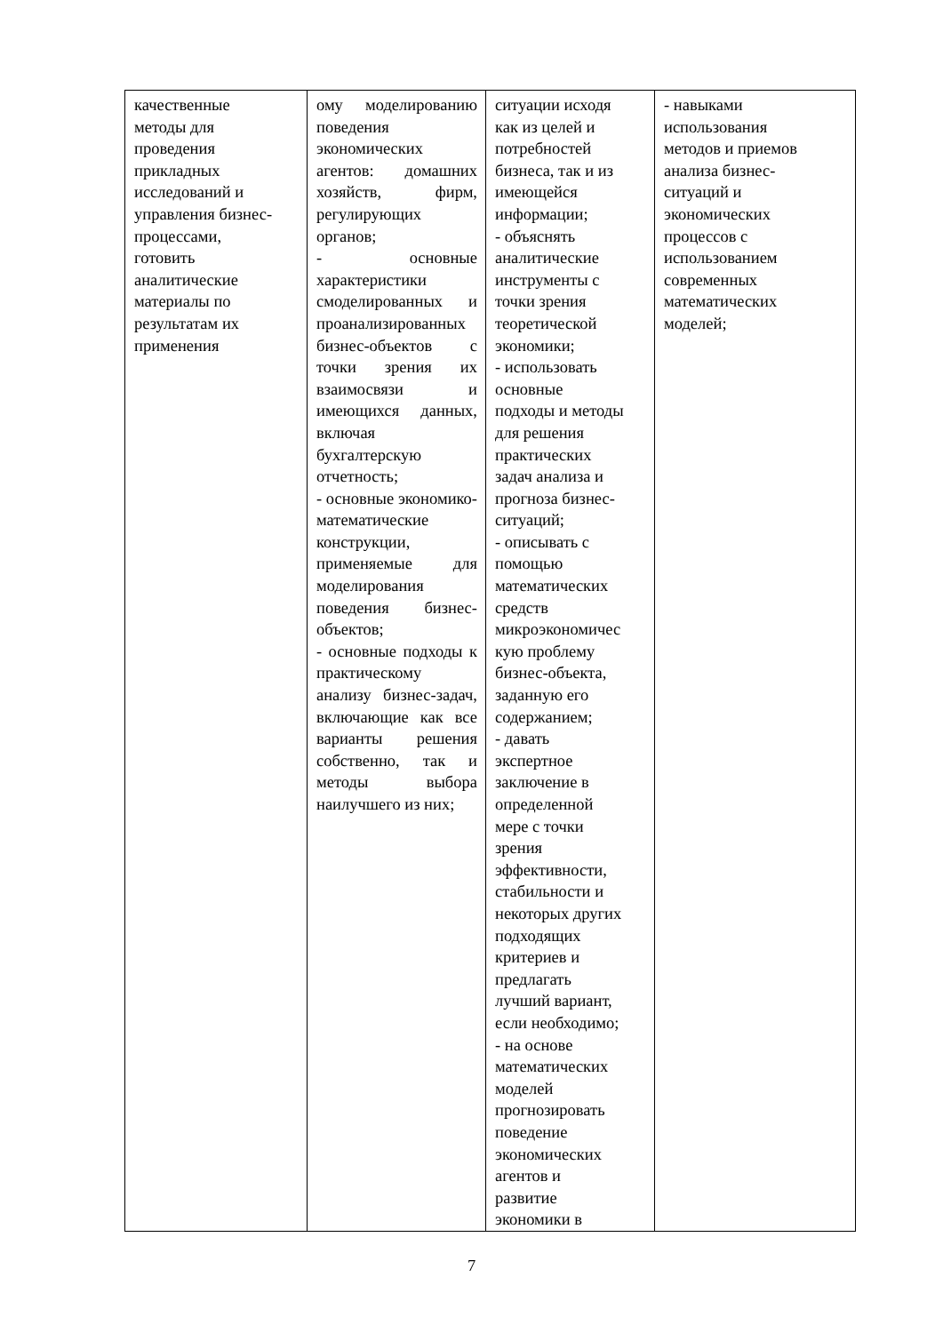| качественные методы для проведения прикладных исследований и управления бизнес- процессами, готовить аналитические материалы по результатам их применения | ому моделированию поведения экономических агентов: домашних хозяйств, фирм, регулирующих органов; - основные характеристики смоделированных и проанализированных бизнес-объектов с точки зрения их взаимосвязи и имеющихся данных, включая бухгалтерскую отчетность; - основные экономико-математические конструкции, применяемые для моделирования поведения бизнес-объектов; - основные подходы к практическому анализу бизнес-задач, включающие как все варианты решения собственно, так и методы выбора наилучшего из них; | ситуации исходя как из целей и потребностей бизнеса, так и из имеющейся информации; - объяснять аналитические инструменты с точки зрения теоретической экономики; - использовать основные подходы и методы для решения практических задач анализа и прогноза бизнес- ситуаций; - описывать с помощью математических средств микроэкономичес кую проблему бизнес-объекта, заданную его содержанием; - давать экспертное заключение в определенной мере с точки зрения эффективности, стабильности и некоторых других подходящих критериев и предлагать лучший вариант, если необходимо; - на основе математических моделей прогнозировать поведение экономических агентов и развитие экономики в | - навыками использования методов и приемов анализа бизнес- ситуаций и экономических процессов с использованием современных математических моделей; |
7